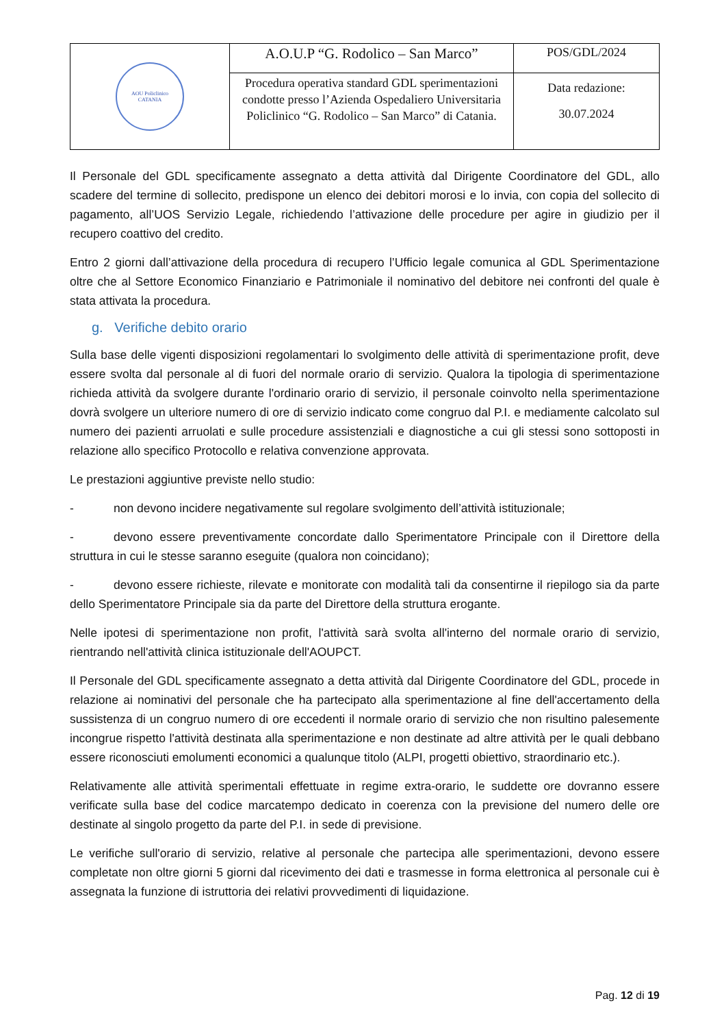| AOU Policlinico CATANIA | A.O.U.P “G. Rodolico – San Marco” | POS/GDL/2024 |
| | Procedura operativa standard GDL sperimentazioni condotte presso l’Azienda Ospedaliero Universitaria Policlinico “G. Rodolico – San Marco” di Catania. | Data redazione: 30.07.2024 |
Il Personale del GDL specificamente assegnato a detta attività dal Dirigente Coordinatore del GDL, allo scadere del termine di sollecito, predispone un elenco dei debitori morosi e lo invia, con copia del sollecito di pagamento, all’UOS Servizio Legale, richiedendo l’attivazione delle procedure per agire in giudizio per il recupero coattivo del credito.
Entro 2 giorni dall’attivazione della procedura di recupero l’Ufficio legale comunica al GDL Sperimentazione oltre che al Settore Economico Finanziario e Patrimoniale il nominativo del debitore nei confronti del quale è stata attivata la procedura.
g. Verifiche debito orario
Sulla base delle vigenti disposizioni regolamentari lo svolgimento delle attività di sperimentazione profit, deve essere svolta dal personale al di fuori del normale orario di servizio. Qualora la tipologia di sperimentazione richieda attività da svolgere durante l'ordinario orario di servizio, il personale coinvolto nella sperimentazione dovrà svolgere un ulteriore numero di ore di servizio indicato come congruo dal P.I. e mediamente calcolato sul numero dei pazienti arruolati e sulle procedure assistenziali e diagnostiche a cui gli stessi sono sottoposti in relazione allo specifico Protocollo e relativa convenzione approvata.
Le prestazioni aggiuntive previste nello studio:
- non devono incidere negativamente sul regolare svolgimento dell’attività istituzionale;
- devono essere preventivamente concordate dallo Sperimentatore Principale con il Direttore della struttura in cui le stesse saranno eseguite (qualora non coincidano);
- devono essere richieste, rilevate e monitorate con modalità tali da consentirne il riepilogo sia da parte dello Sperimentatore Principale sia da parte del Direttore della struttura erogante.
Nelle ipotesi di sperimentazione non profit, l'attività sarà svolta all'interno del normale orario di servizio, rientrando nell'attività clinica istituzionale dell'AOUPCT.
Il Personale del GDL specificamente assegnato a detta attività dal Dirigente Coordinatore del GDL, procede in relazione ai nominativi del personale che ha partecipato alla sperimentazione al fine dell'accertamento della sussistenza di un congruo numero di ore eccedenti il normale orario di servizio che non risultino palesemente incongrue rispetto l'attività destinata alla sperimentazione e non destinate ad altre attività per le quali debbano essere riconosciuti emolumenti economici a qualunque titolo (ALPI, progetti obiettivo, straordinario etc.).
Relativamente alle attività sperimentali effettuate in regime extra-orario, le suddette ore dovranno essere verificate sulla base del codice marcatempo dedicato in coerenza con la previsione del numero delle ore destinate al singolo progetto da parte del P.I. in sede di previsione.
Le verifiche sull'orario di servizio, relative al personale che partecipa alle sperimentazioni, devono essere completate non oltre giorni 5 giorni dal ricevimento dei dati e trasmesse in forma elettronica al personale cui è assegnata la funzione di istruttoria dei relativi provvedimenti di liquidazione.
Pag. 12 di 19